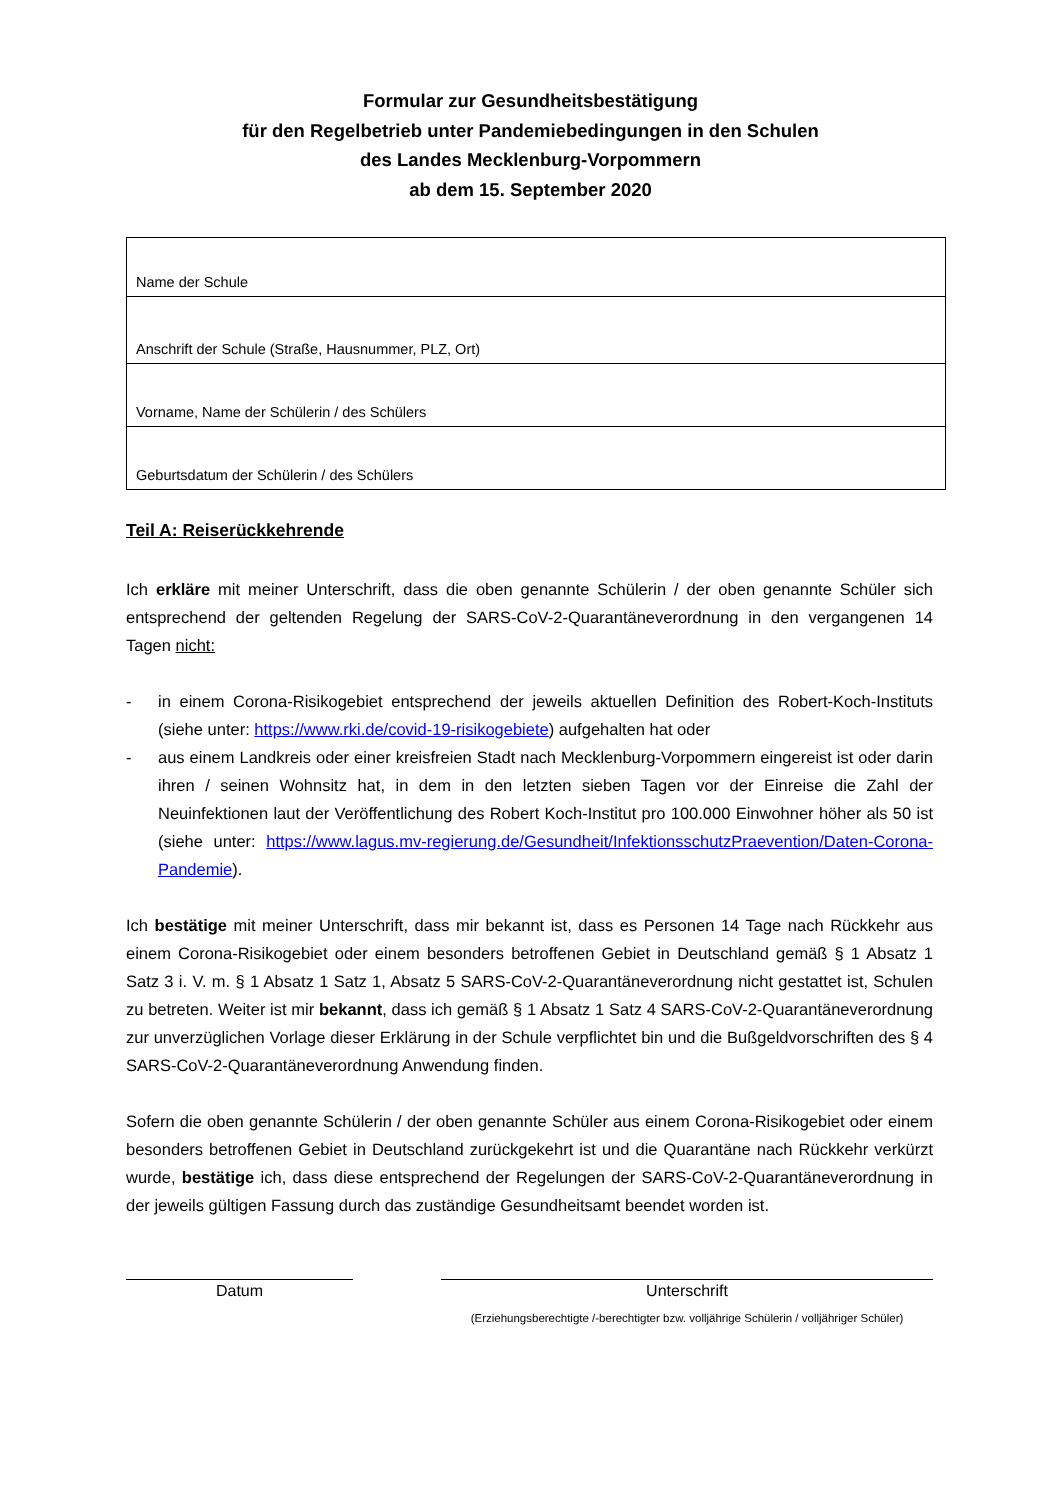Formular zur Gesundheitsbestätigung
für den Regelbetrieb unter Pandemiebedingungen in den Schulen
des Landes Mecklenburg-Vorpommern
ab dem 15. September 2020
| Name der Schule |
| Anschrift der Schule (Straße, Hausnummer, PLZ, Ort) |
| Vorname, Name der Schülerin / des Schülers |
| Geburtsdatum der Schülerin / des Schülers |
Teil A: Reiserückkehrende
Ich erkläre mit meiner Unterschrift, dass die oben genannte Schülerin / der oben genannte Schüler sich entsprechend der geltenden Regelung der SARS-CoV-2-Quarantäneverordnung in den vergangenen 14 Tagen nicht:
- in einem Corona-Risikogebiet entsprechend der jeweils aktuellen Definition des Robert-Koch-Instituts (siehe unter: https://www.rki.de/covid-19-risikogebiete) aufgehalten hat oder
- aus einem Landkreis oder einer kreisfreien Stadt nach Mecklenburg-Vorpommern eingereist ist oder darin ihren / seinen Wohnsitz hat, in dem in den letzten sieben Tagen vor der Einreise die Zahl der Neuinfektionen laut der Veröffentlichung des Robert Koch-Institut pro 100.000 Einwohner höher als 50 ist (siehe unter: https://www.lagus.mv-regierung.de/Gesundheit/InfektionsschutzPraevention/Daten-Corona-Pandemie).
Ich bestätige mit meiner Unterschrift, dass mir bekannt ist, dass es Personen 14 Tage nach Rückkehr aus einem Corona-Risikogebiet oder einem besonders betroffenen Gebiet in Deutschland gemäß § 1 Absatz 1 Satz 3 i. V. m. § 1 Absatz 1 Satz 1, Absatz 5 SARS-CoV-2-Quarantäneverordnung nicht gestattet ist, Schulen zu betreten. Weiter ist mir bekannt, dass ich gemäß § 1 Absatz 1 Satz 4 SARS-CoV-2-Quarantäneverordnung zur unverzüglichen Vorlage dieser Erklärung in der Schule verpflichtet bin und die Bußgeldvorschriften des § 4 SARS-CoV-2-Quarantäneverordnung Anwendung finden.
Sofern die oben genannte Schülerin / der oben genannte Schüler aus einem Corona-Risikogebiet oder einem besonders betroffenen Gebiet in Deutschland zurückgekehrt ist und die Quarantäne nach Rückkehr verkürzt wurde, bestätige ich, dass diese entsprechend der Regelungen der SARS-CoV-2-Quarantäneverordnung in der jeweils gültigen Fassung durch das zuständige Gesundheitsamt beendet worden ist.
Datum Unterschrift
(Erziehungsberechtigte /-berechtigter bzw. volljährige Schülerin / volljähriger Schüler)